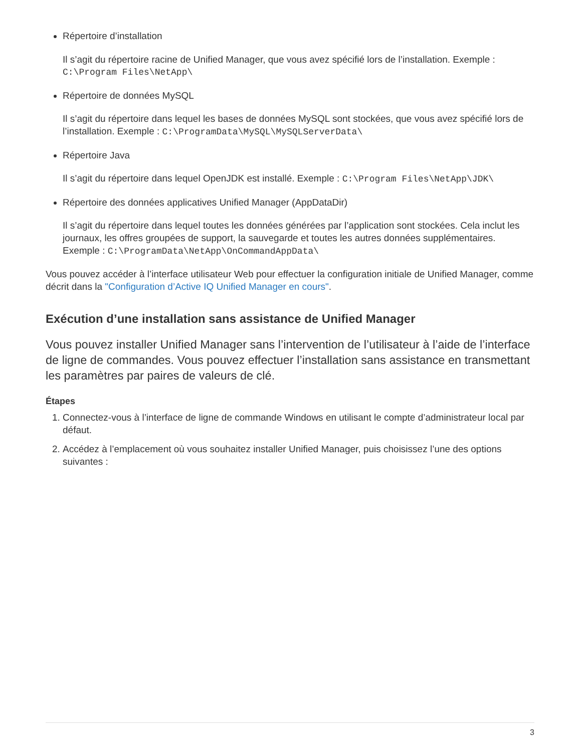Répertoire d’installation
Il s’agit du répertoire racine de Unified Manager, que vous avez spécifié lors de l’installation. Exemple : C:\Program Files\NetApp\
Répertoire de données MySQL
Il s’agit du répertoire dans lequel les bases de données MySQL sont stockées, que vous avez spécifié lors de l’installation. Exemple : C:\ProgramData\MySQL\MySQLServerData\
Répertoire Java
Il s’agit du répertoire dans lequel OpenJDK est installé. Exemple : C:\Program Files\NetApp\JDK\
Répertoire des données applicatives Unified Manager (AppDataDir)
Il s’agit du répertoire dans lequel toutes les données générées par l’application sont stockées. Cela inclut les journaux, les offres groupées de support, la sauvegarde et toutes les autres données supplémentaires. Exemple : C:\ProgramData\NetApp\OnCommandAppData\
Vous pouvez accéder à l’interface utilisateur Web pour effectuer la configuration initiale de Unified Manager, comme décrit dans la "Configuration d’Active IQ Unified Manager en cours".
Exécution d’une installation sans assistance de Unified Manager
Vous pouvez installer Unified Manager sans l’intervention de l’utilisateur à l’aide de l’interface de ligne de commandes. Vous pouvez effectuer l’installation sans assistance en transmettant les paramètres par paires de valeurs de clé.
Étapes
1. Connectez-vous à l’interface de ligne de commande Windows en utilisant le compte d’administrateur local par défaut.
2. Accédez à l’emplacement où vous souhaitez installer Unified Manager, puis choisissez l’une des options suivantes :
3